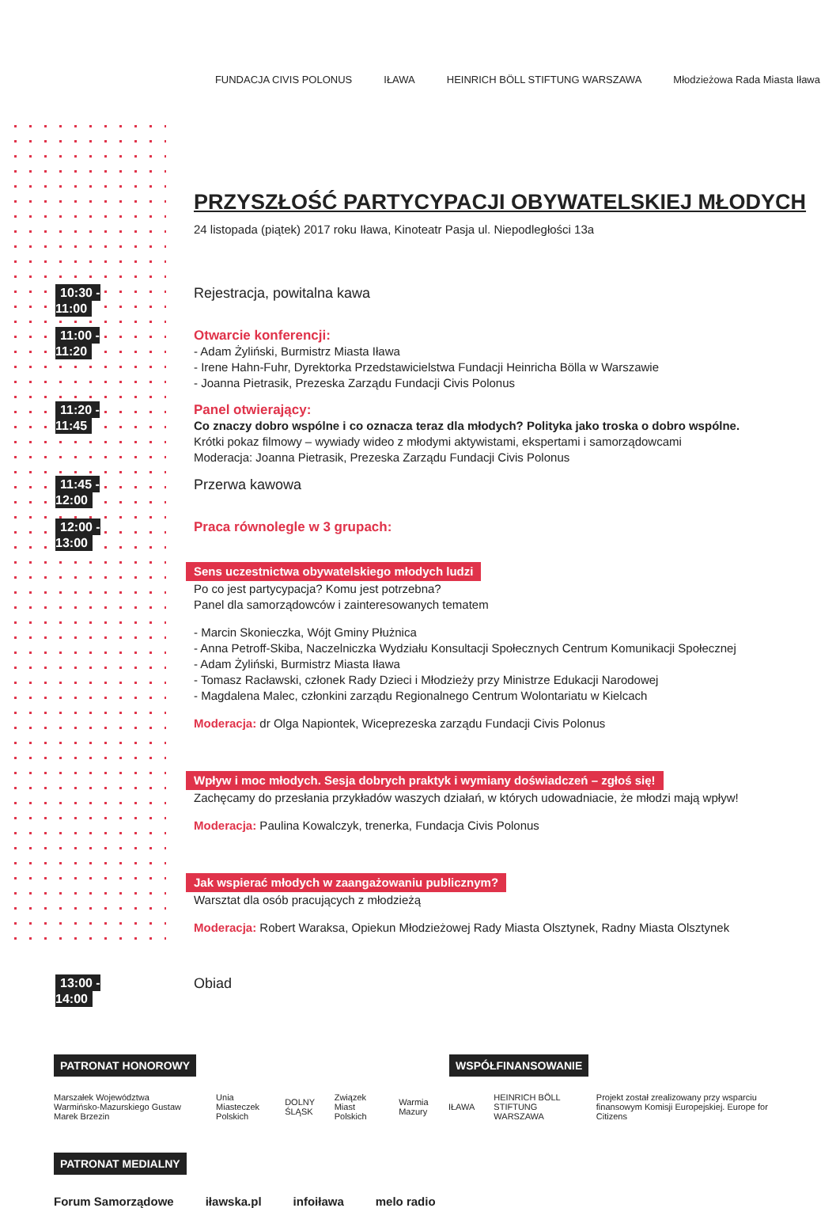FUNDACJA CIVIS POLONUS IŁAWA
HEINRICH BÖLL STIFTUNG WARSZAWA
Młodzieżowa Rada Miasta Iława
PRZYSZŁOŚĆ PARTYCYPACJI OBYWATELSKIEJ MŁODYCH
24 listopada (piątek) 2017 roku Iława, Kinoteatr Pasja ul. Niepodległości 13a
10:30 - 11:00
Rejestracja, powitalna kawa
11:00 - 11:20
Otwarcie konferencji:
- Adam Żyliński, Burmistrz Miasta Iława
- Irene Hahn-Fuhr, Dyrektorka Przedstawicielstwa Fundacji Heinricha Bölla w Warszawie
- Joanna Pietrasik, Prezeska Zarządu Fundacji Civis Polonus
11:20 - 11:45
Panel otwierający:
Co znaczy dobro wspólne i co oznacza teraz dla młodych? Polityka jako troska o dobro wspólne.
Krótki pokaz filmowy – wywiady wideo z młodymi aktywistami, ekspertami i samorządowcami
Moderacja: Joanna Pietrasik, Prezeska Zarządu Fundacji Civis Polonus
11:45 - 12:00
Przerwa kawowa
12:00 - 13:00
Praca równolegle w 3 grupach:
Sens uczestnictwa obywatelskiego młodych ludzi
Po co jest partycypacja? Komu jest potrzebna?
Panel dla samorządowców i zainteresowanych tematem
- Marcin Skonieczka, Wójt Gminy Płużnica
- Anna Petroff-Skiba, Naczelniczka Wydziału Konsultacji Społecznych Centrum Komunikacji Społecznej
- Adam Żyliński, Burmistrz Miasta Iława
- Tomasz Racławski, członek Rady Dzieci i Młodzieży przy Ministrze Edukacji Narodowej
- Magdalena Malec, członkini zarządu Regionalnego Centrum Wolontariatu w Kielcach
Moderacja: dr Olga Napiontek, Wiceprezeska zarządu Fundacji Civis Polonus
Wpływ i moc młodych. Sesja dobrych praktyk i wymiany doświadczeń – zgłoś się!
Zachęcamy do przesłania przykładów waszych działań, w których udowadniacie, że młodzi mają wpływ!
Moderacja: Paulina Kowalczyk, trenerka, Fundacja Civis Polonus
Jak wspierać młodych w zaangażowaniu publicznym?
Warsztat dla osób pracujących z młodzieżą
Moderacja: Robert Waraksa, Opiekun Młodzieżowej Rady Miasta Olsztynek, Radny Miasta Olsztynek
13:00 - 14:00
Obiad
PATRONAT HONOROWY WSPÓŁFINANSOWANIE
Marszałek Województwa Warmińsko-Mazurskiego Gustaw Marek Brzezin Unia Miasteczek Polskich DOLNY ŚLĄSK Związek Miast Polskich Warmia Mazury IŁAWA HEINRICH BÖLL STIFTUNG WARSZAWA Projekt został zrealizowany przy wsparciu finansowym Komisji Europejskiej. Europe for Citizens
PATRONAT MEDIALNY
Forum Samorządowe iławska.pl infoiława melo radio